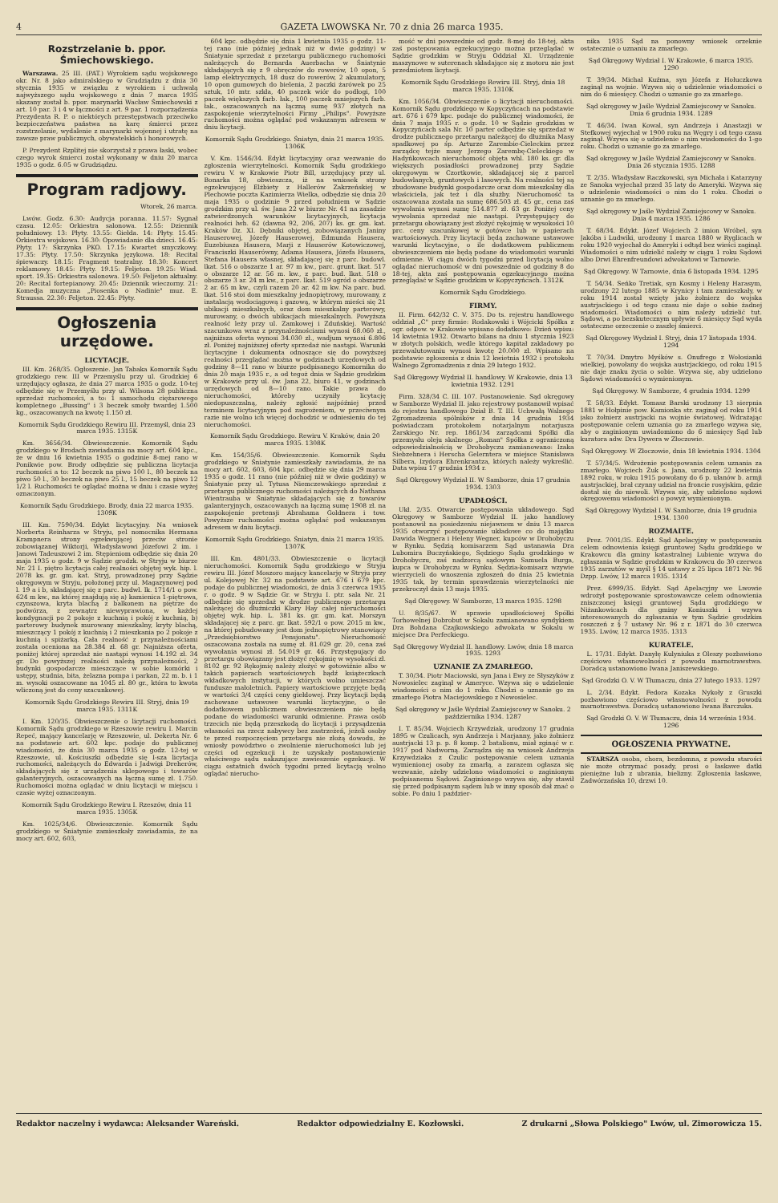4 GAZETA LWOWSKA Nr. 70 z dnia 26 marca 1935.
Rozstrzelanie b. ppor. Śmiechowskiego.
Warszawa. 25 III. (PAT.) Wyrokiem sądu wojskowego okr. Nr. 8 jako admiralskiego w Grudziądzu z dnia 30 stycznia 1935 w związku z wyrokiem i uchwałą najwyższego sądu wojskowego z dnia 7 marca 1935 skazany został b. ppor. marynarki Wacław Śmiechowski z art. 10 par. 3 i 4 w łączności z art. 9 par. 1 rozporządzenia Prezydenta R. P. o niektórych przestępstwach przeciwko bezpieczeństwu państwa na karę śmierci przez rozstrzelanie, wydalenie z marynarki wojennej i utratę na zawsze praw publicznych, obywatelskich i honorowych.
P. Prezydent Rzplitej nie skorzystał z prawa łaski, wobec czego wyrok śmierci został wykonany w dniu 20 marca 1935 o godz. 6.05 w Grudziądzu.
Program radjowy.
Wtorek, 26 marca.
Lwów. Godz. 6.30: Audycja poranna. 11.57: Sygnał czasu. 12.05: Orkiestra salonowa. 12.55: Dziennik południowy. 13: Płyty. 13.55: Giełda. 14: Płyty. 15.45: Orkiestra wojskowa. 16.30: Opowiadanie dla dzieci. 16.45: Płyty. 17: Skrzynka PKO. 17.15: Kwartet smyczkowy. 17.35: Płyty. 17.50: Skrzynka językowa. 18: Recital śpiewaczy. 18.15: Fragment teatralny. 18.30: Koncert reklamowy. 18.45: Płyty. 19.15: Feljeton. 19.25: Wiad. sport. 19.35: Orkiestra salonowa. 19.50: Feljeton aktualny. 20: Recital fortepianowy. 20.45: Dziennik wieczorny. 21: Komedja muzyczna „Piosenka o Nadinie" muz. E. Straussa. 22.30: Feljeton. 22.45: Płyty.
Ogłoszenia urzędowe.
LICYTACJE.
III. Km. 268/35. Ogłoszenie. Jan Tabaka Komornik Sądu grodzkiego rew. III w Przemyślu przy ul. Grodzkiej 6 urzędujący ogłasza, że dnia 27 marca 1935 o godz. 10-tej odbędzie się w Przemyślu przy ul. Wilsona 28 publiczna sprzedaż ruchomości, a to: 1 samochodu ciężarowego kompletnego „Bussing" i 3 beczek smoły twardej 1.500 kg., oszacowanych na kwotę 1.150 zł.
Komornik Sądu Grodzkiego Rewiru III. Przemyśl, dnia 23 marca 1935. 1315K
Km. 3656/34. Obwieszczenie. Komornik Sądu grodzkiego w Brodach zawiadamia na mocy art. 604 kpc., że w dniu 16 kwietnia 1935 o godzinie 8-mej rano w Ponikwie pow. Brody odbędzie się publiczna licytacja ruchomości a to: 12 beczek na piwo 100 l., 80 beczek na piwo 50 l., 30 beczek na piwo 25 l., 15 beczek na piwo 12 1/2 l. Ruchomości te oglądać można w dniu i czasie wyżej oznaczonym.
Komornik Sądu Grodzkiego. Brody, dnia 22 marca 1935. 1309K
III. Km. 7590/34. Edykt licytacyjny. Na wniosek Norberta Reinharza w Stryju, pel nomocnika Hermana Krampnera strony egzekwującej przeciw stronie zobowiązanej Wiktorji, Władysławowi Józefowi 2 im. i Janowi Tadeuszowi 2 im. Stępieniom odbędzie się dnia 20 maja 1935 o godz. 9 w Sądzie grodzk. w Stryju w biurze Nr. 21 I. piętro licytacja całej realności objętej wyk. hip. l. 2078 ks. gr. gm. kat. Stryj, prowadzonej przy Sądzie okręgowym w Stryju, położonej przy ul. Magazynowej pod l. 19 a i b, składającej się z parc. budwl. lk. 1714/1 o pow. 624 m kw., na której znajdują się a) kamienica 1-piętrowa, czynszowa, kryta blachą z balkonem na piętrze do podwórza, z zewnątrz niewyprawiona, w każdej kondygnacji po 2 pokoje z kuchnią i pokój z kuchnią, b) parterowy budynek murowany mieszkalny, kryty blachą, mieszczący 1 pokój z kuchnią i 2 mieszkania po 2 pokoje z kuchnią i spiżarką. Cała realność z przynależnościami została oceniona na 28.384 zł. 68 gr. Najniższa oferta, poniżej której sprzedaż nie nastąpi wynosi 14.192 zł. 34 gr. Do powyższej realności należą przynależności, 2 budynki gospodarcze mieszczące w sobie komórki i ustępy, studnia, bita, żelazna pompa i parkan, 22 m. b. i 1 m. wysoki oszacowane na 1045 zł. 80 gr., która to kwota wliczoną jest do ceny szacunkowej.
Komornik Sądu Grodzkiego Rewiru III. Stryj, dnia 19 marca 1935. 1311K
I. Km. 120/35. Obwieszczenie o licytacji ruchomości. Komornik Sądu grodzkiego w Rzeszowie rewiru I. Marcin Repeć, mający kancelarję w Rzeszowie, ul. Dekerta Nr. 6 na podstawie art. 602 kpc. podaje do publicznej wiadomości, że dnia 30 marca 1935 o godz. 12-tej w Rzeszowie, ul. Kościuszki odbędzie się I-sza licytacja ruchomości, należących do Edwarda i Jadwigi Dreherów, składających się z urządzenia sklepowego i towarów galanteryjnych, oszacowanych na łączną sumę zł. 1.750. Ruchomości można oglądać w dniu licytacji w miejscu i czasie wyżej oznaczonym.
Komornik Sądu Grodzkiego Rewiru I. Rzeszów, dnia 11 marca 1935. 1305K
Km. 1025/34/6. Obwieszczenie. Komornik Sądu grodzkiego w Śniatynie zamieszkały zawiadamia, że na mocy art. 602, 603,
604 kpc. odbędzie się dnia 1 kwietnia 1935 o godz. 11-tej rano (nie później jednak niż w dwie godziny) w Śniatynie sprzedaż z przetargu publicznego ruchomości należących do Bernarda Auerbacha w Śniatynie składających się z 9 obręczów do rowerów, 10 opon, 5 lamp elektrycznych, 18 dusz do rowerów, 2 akumulatory, 10 opon gumowych do bielenia, 2 paczki żarówek po 25 sztuk, 10 mtr. szkła, 40 paczek wiór do podłogi, 100 paczek większych farb. łak., 100 paczek mniejszych farb. łak., oszacowanych na łączną sumę 937 złotych na zaspokojenie wierzytelności Firmy „Philips". Powyższe ruchomości można oglądać pod wskazanym adresem w dniu licytacji.
Komornik Sądu Grodzkiego. Śniatyn, dnia 21 marca 1935. 1306K
V. Km. 1546/34. Edykt licytacyjny oraz wezwanie do zgłoszenia wierzytelności. Komornik Sądu grodzkiego rewiru V. w Krakowie Piotr Bill, urzędujący przy ul. Bonarka 18, obwieszcza, iż na wniosek strony egzekwującej Elżbiety z Hallerów Zakrzeńskiej w Plechowie poczta Kazimierza Wielka, odbędzie się dnia 20 maja 1935 o godzinie 9 przed południem w Sądzie grodzkim przy ul. św. Jana 22 w biurze Nr. 41 na zasadzie zatwierdzonych warunków licytacyjnych, licytacja realności lwh. 62 (dawna 92, 206, 207) ks. gr. gm. kat. Kraków Dz. XI. Dębniki objętej, zobowiązanych Janiny Hauserowej, Józefy Hauserowej, Edmunda Hausera, Euzebiusza Hausera, Marji z Hauserów Kotowiczowej, Franciszki Hauserówny, Adama Hausera, Józefa Hausera, Stefana Hausera własnej, składającej się z parc. budowl. lkat. 516 o obszarze 1 ar. 97 m kw., parc. grunt. lkat. 517 o obszarze 12 ar. 56 m. kw., z parc. bud. lkat. 518 o obszarze 3 ar. 24 m kw., z parc. lkat. 519 ogród o obszarze 2 ar. 65 m kw., czyli razem 20 ar. 42 m kw. Na parc. bud. lkat. 516 stoi dom mieszkalny jednopiętrowy, murowany, z instalacją wodociągową i gazową, w którym mieści się 21 ubikacji mieszkalnych, oraz dom mieszkalny parterowy, murowany, o dwóch ubikacjach mieszkalnych. Powyższa realność leży przy ul. Zamkowej i Zduńskiej. Wartość szacunkowa wraz z przynależnościami wynosi 68.060 zł., najniższa oferta wynosi 34.030 zł., wadjum wynosi 6.806 zł. Poniżej najniższej oferty sprzedaż nie nastąpi. Warunki licytacyjne i dokumenta odnoszące się do powyższej realności przeglądać można w godzinach urzędowych od godziny 8—11 rano w biurze podpisanego Komornika do dnia 20 maja 1935 r., a od tegoż dnia w Sądzie grodzkim w Krakowie przy ul. św. Jana 22, biuro 41, w godzinach urzędowych od 8—10 rano. Takie prawa do nieruchomości, któreby uczyniły licytację niedopuszczalną, należy zgłosić najpóźniej przed terminem licytacyjnym pod zagrożeniem, w przeciwnym razie nie wolno ich więcej dochodzić w odniesieniu do tej nieruchomości.
Komornik Sądu Grodzkiego. Rewiru V. Kraków, dnia 20 marca 1935. 1308K
Km. 154/35/6. Obwieszczenie. Komornik Sądu grodzkiego w Śniatynie zamieszkały zawiadamia, że na mocy art. 602, 603, 604 kpc. odbędzie się dnia 29 marca 1935 o godz. 11 rano (nie później niż w dwie godziny) w Śniatynie przy ul. Tytusa Niemczewskiego sprzedaż z przetargu publicznego ruchomości należących do Nathana Wientrauba w Śniatynie składających się z towarów galanteryjnych, oszacowanych na łączną sumę 1908 zł. na zaspokojenie pretensji Abrahama Goldnera i tow. Powyższe ruchomości można oglądać pod wskazanym adresem w dniu licytacji.
Komornik Sądu Grodzkiego. Śniatyn, dnia 21 marca 1935. 1307K
III. Km. 4801/33. Obwieszczenie o licytacji nieruchomości. Komornik Sądu grodzkiego w Stryju rewiru III. Józef Moszoro mający kancelarję w Stryju przy ul. Kolejowej Nr. 32 na podstawie art. 676 i 679 kpc. podaje do publicznej wiadomości, że dnia 3 czerwca 1935 r. o godz. 9 w Sądzie Gr. w Stryju I. ptr. sala Nr. 21 odbędzie się sprzedaż w drodze publicznego przetargu należącej do dłużniczki Klary Hay całej nieruchomości objętej wyk. hip. L. 381 ks. gr. gm. kat. Morszyn składającej się z parc. gr. lkat. 592/1 o pow. 2015 m kw., na której pobudowany jest dom jednopiętrowy stanowiący „Przedsiębiorstwo Pensjonatu". Nieruchomość oszacowana została na sumę zł. 81.029 gr. 20, cena zaś wywołania wynosi zł. 54.019 gr. 46. Przystępujący do przetargu obowiązany jest złożyć rękojmię w wysokości zł. 8102 gr. 92 Rękojmię należy złożyć w gotowiźnie albo w takich papierach wartościowych bądź książeczkach wkładkowych instytucji, w których wolno umieszczać fundusze małoletnich. Papiery wartościowe przyjęte będą w wartości 3/4 części ceny giełdowej. Przy licytacji będą zachowane ustawowe warunki licytacyjne, o ile dodatkowem publicznem obwieszczeniem nie będą podane do wiadomości warunki odmienne. Prawa osób trzecich nie będą przeszkodą do licytacji i przysądzenia własności na rzecz nabywcy bez zastrzeżeń, jeżeli osoby te przed rozpoczęciem przetargu nie złożą dowodu, że wniosły powództwo o zwolnienie nieruchomości lub jej części od egzekucji i że uzyskały postanowienie właściwego sądu nakazujące zawieszenie egzekucji. W ciągu ostatnich dwóch tygodni przed licytacją wolno oglądać nierucho-
mość w dni powszednie od godz. 8-mej do 18-tej, akta zaś postępowania egzekucyjnego można przeglądać w Sądzie grodzkim w Stryju Oddział XI. Urządzenie maszynowe w suterenach składające się z motoru nie jest przedmiotem licytacji.
Komornik Sądu Grodzkiego Rewiru III. Stryj, dnia 18 marca 1935. 1310K
Km. 1056/34. Obwieszczenie o licytacji nieruchomości. Komornik Sądu grodzkiego w Kopyczyńcach na podstawie art. 676 i 679 kpc. podaje do publicznej wiadomości, że dnia 7 maja 1935 r. o godz. 10 w Sądzie grodzkim w Kopyczyńcach sala Nr. 10 parter odbędzie się sprzedaż w drodze publicznego przetargu należącej do dłużnika Masy spadkowej po śp. Arturze Zarembie-Cieleckim przez zarządcę tejże masy Jerzego Zarembę-Cieleckiego w Hadyńkowcach nieruchomość objęta whl. 180 ks. gr. dla większych posiadłości prowadzonej przy Sądzie okręgowym w Czortkowie, składającej się z parcel budowlanych, gruntowych i lasowych. Na realności tej są zbudowane budynki gospodarcze oraz dom mieszkalny dla właściciela, jak też i dla służby. Nieruchomość ta oszacowana została na sumę 686.503 zł. 45 gr., cena zaś wywołania wynosi sumę 514.877 zł. 63 gr. Poniżej ceny wywołania sprzedaż nie nastąpi. Przystępujący do przetargu obowiązany jest złożyć rękojmię w wysokości 10 prc. ceny szacunkowej w gotówce lub w papierach wartościowych. Przy licytacji będą zachowane ustawowe warunki licytacyjne, o ile dodatkowem publicznem obwieszczeniem nie będą podane do wiadomości warunki odmienne. W ciągu dwóch tygodni przed licytacją wolno oglądać nieruchomość w dni powszednie od godziny 8 do 18-tej, akta zaś postępowania egzekucyjnego można przeglądać w Sądzie grodzkim w Kopyczyńcach. 1312K
Komornik Sądu Grodzkiego.
FIRMY.
II. Firm. 642/32 C. V. 375. Do ts. rejestru handlowego oddział „C" przy firmie: Rodakowski i Wójcicki Spółka z ogr. odpow. w Krakowie wpisano dodatkowo: Dzień wpisu: 14 kwietnia 1932. Otwarto bilans na dniu 1 stycznia 1923 w złotych polskich, wedle którego kapitał zakładowy po przewalutowaniu wynosi kwotę 20.000 zł. Wpisano na podstawie zgłoszenia z dnia 12 kwietnia 1932 i protokołu Walnego Zgromadzenia z dnia 29 lutego 1932.
Sąd Okręgowy Wydział II. handlowy. W Krakowie, dnia 13 kwietnia 1932. 1291
Firm. 328/34 C. III. 107. Postanowienie. Sąd okręgowy w Samborze Wydział II. jako rejestrowy postanowił wpisać do rejestru handlowego Dział B. T. III. Uchwałą Walnego Zgromadzenia spólników z dnia 14 grudnia 1934 poświadczam protokołem notarjalnym notarjusza Żarskiego Nr. rep. 1861/34 zarządcami Spółki dla przemysłu oleju skalnego „Roman" Spółka z ograniczoną odpowiedzialnością w Drohobyczu zamianowano: Izaka Siebzehnera i Herscha Gelerntera w miejsce Stanisława Silbera, Izydora Ehrenkrantza, których należy wykreślić. Data wpisu 17 grudnia 1934 r.
Sąd Okręgowy Wydział II. W Samborze, dnia 17 grudnia 1934. 1303
UPADŁOŚCI.
Ukł. 2/35. Otwarcie postępowania układowego. Sąd Okręgowy w Samborze Wydział II. jako handlowy postanowił na posiedzeniu niejawnem w dniu 13 marca 1935 otworzyć postępowanie układowe co do majątku Dawida Wegnera i Heleny Wegner, kupców w Drohobyczu w Rynku. Sędzią komisarzem Sąd ustanawia Dra Lubomira Buczyńskiego, Sędziego Sądu grodzkiego w Drohobyczu, zaś nadzorcą sądowym Samuela Burga, kupca w Drohobyczu w Rynku. Sędzia-komisarz wzywie wierzycieli do wnoszenia zgłoszeń do dnia 25 kwietnia 1935 tak, by termin sprawdzenia wierzytelności nie przekroczył dnia 13 maja 1935.
Sąd Okręgowy. W Samborze, 13 marca 1935. 1298
U. 8/35/67. W sprawie upadłościowej Spółki Torhowelnej Dobrobut w Sokalu zamianowano syndykiem Dra Bohdana Czajkowskiego adwokata w Sokalu w miejsce Dra Perfeckiego.
Sąd Okręgowy Wydział II. handlowy. Lwów, dnia 18 marca 1935. 1293
UZNANIE ZA ZMARŁEGO.
T. 30/34. Piotr Maciowski, syn Jana i Ewy ze Słyszyków z Nowosielec zaginął w Ameryce. Wzywa się o udzielenie wiadomości o nim do 1 roku. Chodzi o uznanie go za zmarłego Piotra Maciejowskiego z Nowosielec.
Sąd okręgowy w Jaśle Wydział Zamiejscowy w Sanoku. 2 października 1934. 1287
I. T. 85/34. Wojciech Krzywdziak, urodzony 17 grudnia 1895 w Czulicach, syn Andrzeja i Marjanny, jako żołnierz austrjacki 13 p. p. 8 komp. 2 batalionu, miał zginąć w r. 1917 pod Nadworną. Zarządza się na wniosek Andrzeja Krzywdziaka z Czulic postępowanie celem uznania wymienionej osoby za zmarłą, a zarazem ogłasza się wezwanie, ażeby udzielono wiadomości o zaginionym podpisanemu Sądowi. Zaginionego wzywa się, aby stawił się przed podpisanym sądem lub w inny sposób dał znać o sobie. Po dniu 1 paździer-
nika 1935 Sąd na ponowny wniosek orzeknie ostatecznie o uznaniu za zmarłego.
Sąd Okręgowy Wydział I. W Krakowie, 6 marca 1935. 1290
T. 39/34. Michał Kuźma, syn Józefa z Hołuczkowa zaginął na wojnie. Wzywa się o udzielenie wiadomości o nim do 6 miesięcy. Chodzi o uznanie go za zmarłego.
Sąd okręgowy w Jaśle Wydział Zamiejscowy w Sanoku. Dnia 6 grudnia 1934. 1289
T. 46/34. Iwan Kowal, syn Andrzeja i Anastazji w Stefkowej wyjechał w 1900 roku na Węgry i od tego czasu zaginął. Wzywa się o udzielenie o nim wiadomości do 1-go roku. Chodzi o uznanie go za zmarłego.
Sąd okręgowy w Jaśle Wydział Zamiejscowy w Sanoku. Dnia 26 stycznia 1935. 1288
T. 2/35. Władysław Raczkowski, syn Michała i Katarzyny ze Sanoka wyjechał przed 35 laty do Ameryki. Wzywa się o udzielenie wiadomości o nim do 1 roku. Chodzi o uznanie go za zmarłego.
Sąd okręgowy w Jaśle Wydział Zamiejscowy w Sanoku. Dnia 4 marca 1935. 1286
T. 68/34. Edykt. Józef Wojciech 2 imion Wróbel, syn Jakóba i Ludwiki, urodzony 1 marca 1880 w Ryglicach w roku 1920 wyjechał do Ameryki i odtąd bez wieści zaginął. Wiadomości o nim udzielić należy w ciągu 1 roku Sądowi albo Drwi Ehrenfreundowi adwokatowi w Tarnowie.
Sąd Okręgowy. W Tarnowie, dnia 6 listopada 1934. 1295
T. 54/34. Seńko Tretiak, syn Kosmy i Heleny Harasym, urodzony 22 lutego 1885 w Krynicy i tam zamieszkały, w roku 1914 został wzięty jako żołnierz do wojska austrjackiego i od tego czasu nie daje o sobie żadnej wiadomości. Wiadomości o nim należy udzielić tut. Sądowi, a po bezskutecznym upływie 6 miesięcy Sąd wyda ostateczne orzeczenie o zaszłej śmierci.
Sąd Okręgowy Wydział I. Stryj, dnia 17 listopada 1934. 1294
T. 70/34. Dmytro Myśków s. Onufrego z Wołosianki wielkiej, powołany do wojska austrjackiego, od roku 1915 nie daje znaku życia o sobie. Wzywa się, aby udzielono Sądowi wiadomości o wymienionym.
Sąd Okręgowy. W Samborze, 4 grudnia 1934. 1299
T. 58/33. Edykt. Tomasz Barski urodzony 13 sierpnia 1881 w Hołpinie pow. Kamionka str. zaginął od roku 1914 jako żołnierz austrjacki na wojnie światowej. Wdrażając postępowanie celem uznania go za zmarłego wzywa się, aby o zaginionym uwiadomiono do 6 miesięcy Sąd lub kuratora adw. Dra Dywera w Złoczowie.
Sąd Okręgowy. W Złoczowie, dnia 18 kwietnia 1934. 1304
T. 57/34/5. Wdrożenie postępowania celem uznania za zmarłego. Wojciech Żuk s. Jana, urodzony 22 kwietnia 1892 roku, w roku 1915 powołany do 6 p. ułanów b. armji austrjackiej, brał czynny udział na froncie rosyjskim, gdzie dostał się do niewoli. Wzywa się, aby udzielono sądowi okręgowemu wiadomości o powyż wymienionym.
Sąd Okręgowy Wydział I. W Samborze, dnia 19 grudnia 1934. 1300
ROZMAITE.
Prez. 7001/35. Edykt. Sąd Apelacyjny w postępowaniu celem odnowienia księgi gruntowej Sądu grodzkiego w Krakowcu dla gminy katastralnej Lubienie wzywa do zgłaszania w Sądzie grodzkim w Krakowcu do 30 czerwca 1935 zarzutów w myśl § 14 ustawy z 25 lipca 1871 Nr. 96 Dzpp. Lwów, 12 marca 1935. 1314
Prez. 6999/35. Edykt. Sąd Apelacyjny we Lwowie wdrożył postępowanie sprostowawcze celem odnowienia zniszczonej księgi gruntowej Sądu grodzkiego w Niżankowicach dla gminy Koniuszki i wzywa interesowanych do zgłaszania w tym Sądzie grodzkim roszczeń z § 7 ustawy Nr. 96 z r. 1871 do 30 czerwca 1935. Lwów, 12 marca 1935. 1313
KURATELE.
L. 17/31. Edykt. Danyłę Kulyniuka z Oleszy pozbawiono częściowo własnowolności z powodu marnotrawstwa. Doradcą ustanowiono Iwana Janiszewskiego.
Sąd Grodzki O. V. W Tłumaczu, dnia 27 lutego 1933. 1297
L. 2/34. Edykt. Fedora Kozaka Nykoły z Gruszki pozbawiono częściowo własnowolności z powodu marnotrawstwa. Doradcą ustanowiono Iwana Barczuka.
Sąd Grodzki O. V. W Tłumaczu, dnia 14 września 1934. 1296
OGŁOSZENIA PRYWATNE.
STARSZA osoba, chora, bezdomna, z powodu starości nie może otrzymać posady, prosi o łaskawe datki pieniężne lub z ubrania, bielizny. Zgłoszenia łaskawe, Zadwórzańska 10, drzwi 10.
Redaktor naczelny i wydawca: Aleksander Wareński. Redaktor odpowiedzialny E. Kozłowski. Z drukarni „Słowa Polskiego" Lwów, ul. Zimorowicza 15.